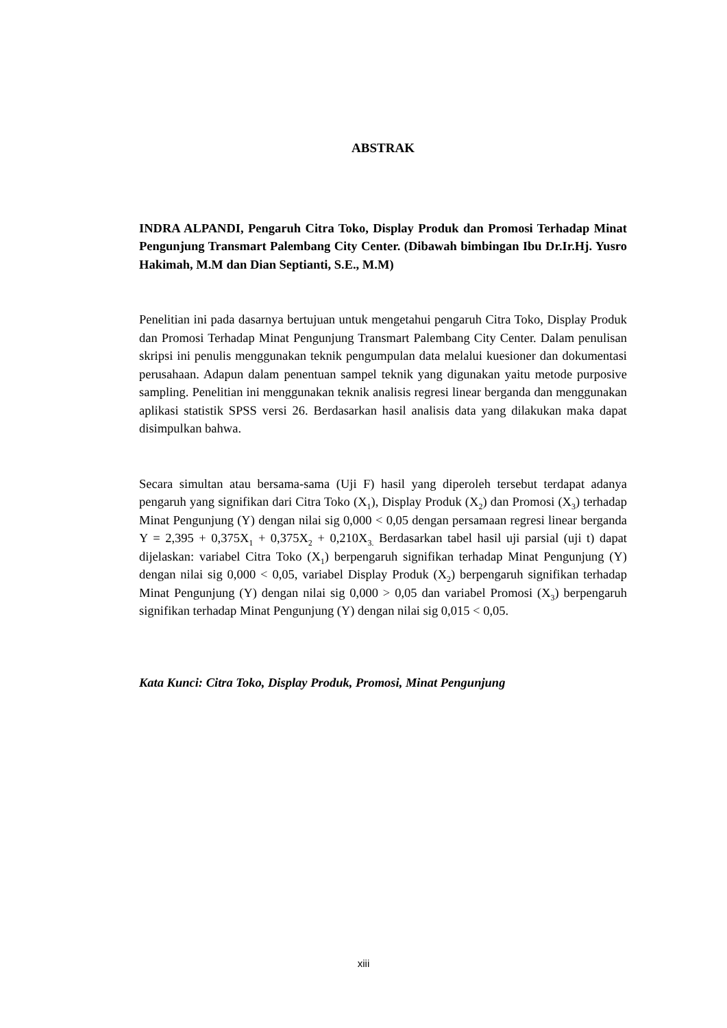ABSTRAK
INDRA ALPANDI, Pengaruh Citra Toko, Display Produk dan Promosi Terhadap Minat Pengunjung Transmart Palembang City Center. (Dibawah bimbingan Ibu Dr.Ir.Hj. Yusro Hakimah, M.M dan Dian Septianti, S.E., M.M)
Penelitian ini pada dasarnya bertujuan untuk mengetahui pengaruh Citra Toko, Display Produk dan Promosi Terhadap Minat Pengunjung Transmart Palembang City Center. Dalam penulisan skripsi ini penulis menggunakan teknik pengumpulan data melalui kuesioner dan dokumentasi perusahaan. Adapun dalam penentuan sampel teknik yang digunakan yaitu metode purposive sampling. Penelitian ini menggunakan teknik analisis regresi linear berganda dan menggunakan aplikasi statistik SPSS versi 26. Berdasarkan hasil analisis data yang dilakukan maka dapat disimpulkan bahwa.
Secara simultan atau bersama-sama (Uji F) hasil yang diperoleh tersebut terdapat adanya pengaruh yang signifikan dari Citra Toko (X<sub>1</sub>), Display Produk (X<sub>2</sub>) dan Promosi (X<sub>3</sub>) terhadap Minat Pengunjung (Y) dengan nilai sig 0,000 < 0,05 dengan persamaan regresi linear berganda Y = 2,395 + 0,375X<sub>1</sub> + 0,375X<sub>2</sub> + 0,210X<sub>3.</sub> Berdasarkan tabel hasil uji parsial (uji t) dapat dijelaskan: variabel Citra Toko (X<sub>1</sub>) berpengaruh signifikan terhadap Minat Pengunjung (Y) dengan nilai sig 0,000 < 0,05, variabel Display Produk (X<sub>2</sub>) berpengaruh signifikan terhadap Minat Pengunjung (Y) dengan nilai sig 0,000 > 0,05 dan variabel Promosi (X<sub>3</sub>) berpengaruh signifikan terhadap Minat Pengunjung (Y) dengan nilai sig 0,015 < 0,05.
Kata Kunci: Citra Toko, Display Produk, Promosi, Minat Pengunjung
xiii